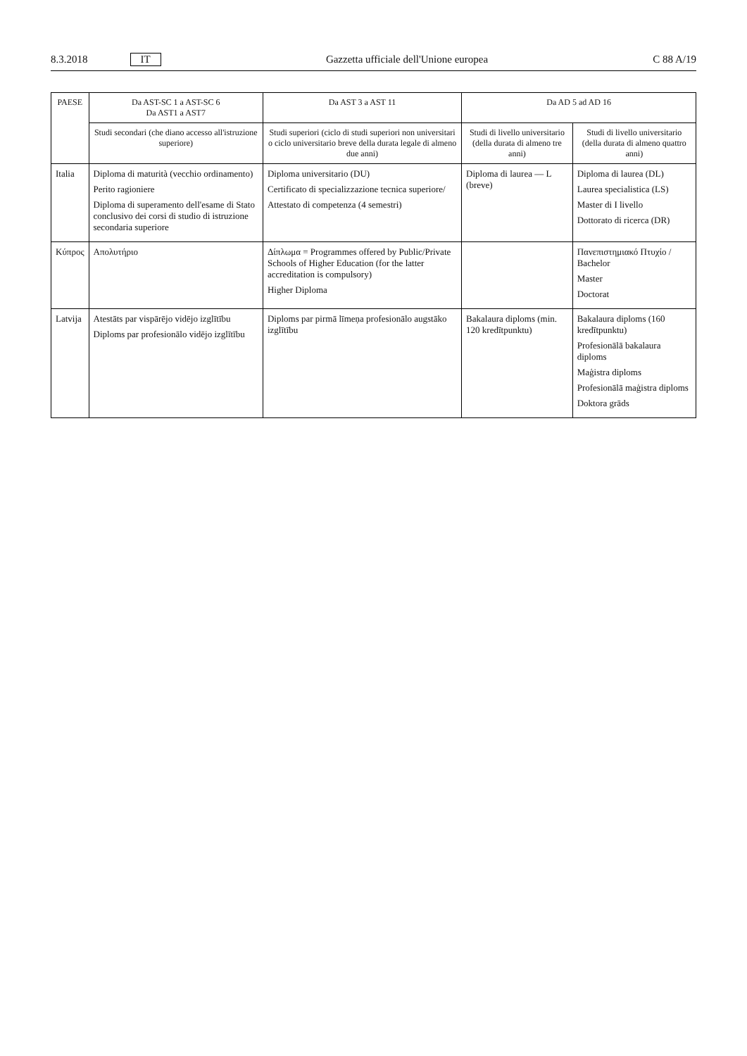8.3.2018 IT Gazzetta ufficiale dell'Unione europea C 88 A/19
| PAESE | Da AST-SC 1 a AST-SC 6 Da AST1 a AST7 | Da AST 3 a AST 11 | Da AD 5 ad AD 16 | |
| --- | --- | --- | --- | --- |
| | Studi secondari (che diano accesso all'istruzione superiore) | Studi superiori (ciclo di studi superiori non universitari o ciclo universitario breve della durata legale di almeno due anni) | Studi di livello universitario (della durata di almeno tre anni) | Studi di livello universitario (della durata di almeno quattro anni) |
| Italia | Diploma di maturità (vecchio ordinamento) Perito ragioniere Diploma di superamento dell'esame di Stato conclusivo dei corsi di studio di istruzione secondaria superiore | Diploma universitario (DU) Certificato di specializzazione tecnica superiore/ Attestato di competenza (4 semestri) | Diploma di laurea — L (breve) | Diploma di laurea (DL) Laurea specialistica (LS) Master di I livello Dottorato di ricerca (DR) |
| Κύπρος | Απολυτήριο | Δίπλωμα = Programmes offered by Public/Private Schools of Higher Education (for the latter accreditation is compulsory) Higher Diploma | | Πανεπιστημιακό Πτυχίο / Bachelor Master Doctorat |
| Latvija | Atestāts par vispārējo vidējo izglītību Diploms par profesionālo vidējo izglītību | Diploms par pirmā līmeņa profesionālo augstāko izglītību | Bakalaura diploms (min. 120 kredītpunktu) | Bakalaura diploms (160 kredītpunktu) Profesionālā bakalaura diploms Maģistra diploms Profesionālā maģistra diploms Doktora grāds |